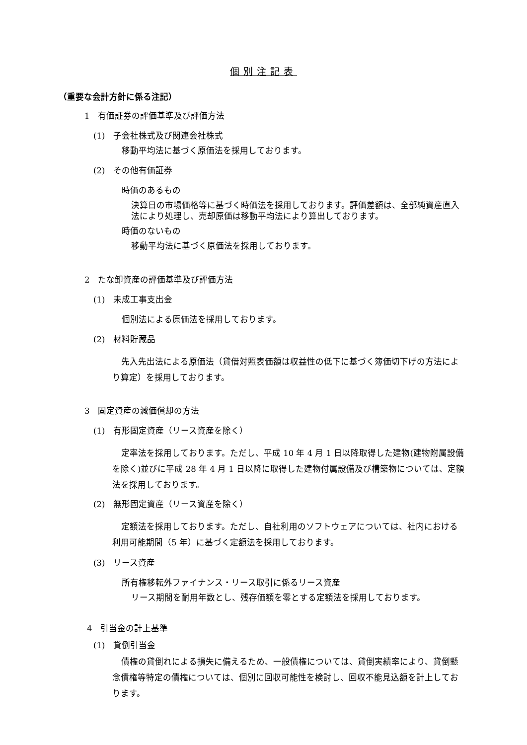個別注記表
（重要な会計方針に係る注記）
1　有価証券の評価基準及び評価方法
(1)　子会社株式及び関連会社株式
移動平均法に基づく原価法を採用しております。
(2)　その他有価証券
時価のあるもの
決算日の市場価格等に基づく時価法を採用しております。評価差額は、全部純資産直入法により処理し、売却原価は移動平均法により算出しております。
時価のないもの
移動平均法に基づく原価法を採用しております。
2　たな卸資産の評価基準及び評価方法
(1)　未成工事支出金
個別法による原価法を採用しております。
(2)　材料貯蔵品
先入先出法による原価法（貸借対照表価額は収益性の低下に基づく簿価切下げの方法により算定）を採用しております。
3　固定資産の減価償却の方法
(1)　有形固定資産（リース資産を除く）
定率法を採用しております。ただし、平成 10 年 4 月 1 日以降取得した建物(建物附属設備を除く)並びに平成 28 年 4 月 1 日以降に取得した建物付属設備及び構築物については、定額法を採用しております。
(2)　無形固定資産（リース資産を除く）
定額法を採用しております。ただし、自社利用のソフトウェアについては、社内における利用可能期間（5 年）に基づく定額法を採用しております。
(3)　リース資産
所有権移転外ファイナンス・リース取引に係るリース資産
リース期間を耐用年数とし、残存価額を零とする定額法を採用しております。
4　引当金の計上基準
(1)　貸倒引当金
債権の貸倒れによる損失に備えるため、一般債権については、貸倒実績率により、貸倒懸念債権等特定の債権については、個別に回収可能性を検討し、回収不能見込額を計上しております。